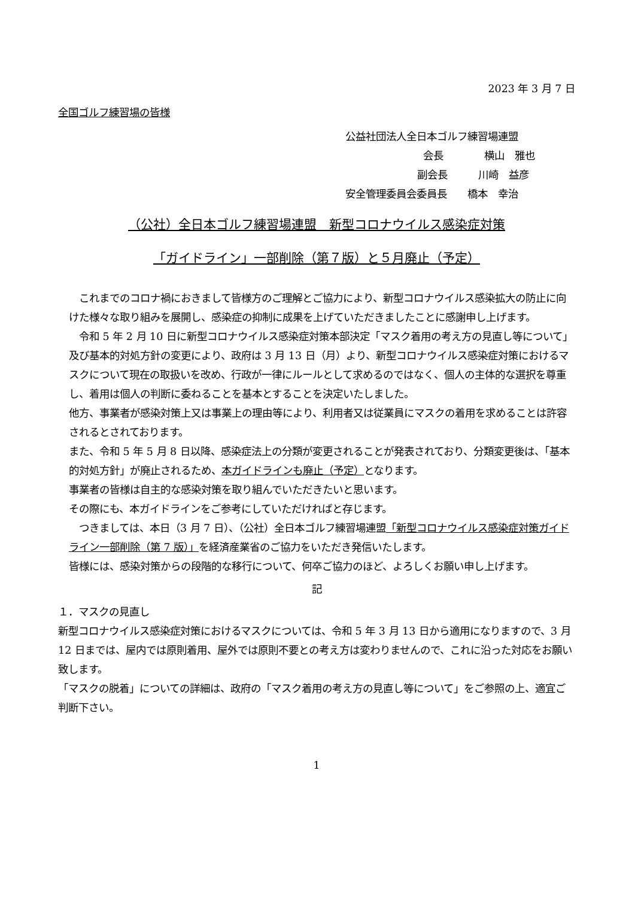2023 年 3 月 7 日
全国ゴルフ練習場の皆様
公益社団法人全日本ゴルフ練習場連盟
会長　　　　横山　雅也
副会長　　　川崎　益彦
安全管理委員会委員長　　橋本　幸治
（公社）全日本ゴルフ練習場連盟　新型コロナウイルス感染症対策
「ガイドライン」一部削除（第７版）と５月廃止（予定）
　これまでのコロナ禍におきまして皆様方のご理解とご協力により、新型コロナウイルス感染拡大の防止に向けた様々な取り組みを展開し、感染症の抑制に成果を上げていただきましたことに感謝申し上げます。
　令和 5 年 2 月 10 日に新型コロナウイルス感染症対策本部決定「マスク着用の考え方の見直し等について」及び基本的対処方針の変更により、政府は 3 月 13 日（月）より、新型コロナウイルス感染症対策におけるマスクについて現在の取扱いを改め、行政が一律にルールとして求めるのではなく、個人の主体的な選択を尊重し、着用は個人の判断に委ねることを基本とすることを決定いたしました。
他方、事業者が感染対策上又は事業上の理由等により、利用者又は従業員にマスクの着用を求めることは許容されるとされております。
また、令和 5 年 5 月 8 日以降、感染症法上の分類が変更されることが発表されており、分類変更後は、「基本的対処方針」が廃止されるため、本ガイドラインも廃止（予定）となります。
事業者の皆様は自主的な感染対策を取り組んでいただきたいと思います。
その際にも、本ガイドラインをご参考にしていただければと存じます。
　つきましては、本日（3 月 7 日）、（公社）全日本ゴルフ練習場連盟「新型コロナウイルス感染症対策ガイドライン一部削除（第 7 版）」を経済産業省のご協力をいただき発信いたします。
皆様には、感染対策からの段階的な移行について、何卒ご協力のほど、よろしくお願い申し上げます。
記
１．マスクの見直し
新型コロナウイルス感染症対策におけるマスクについては、令和 5 年 3 月 13 日から適用になりますので、3 月 12 日までは、屋内では原則着用、屋外では原則不要との考え方は変わりませんので、これに沿った対応をお願い致します。
「マスクの脱着」についての詳細は、政府の「マスク着用の考え方の見直し等について」をご参照の上、適宜ご判断下さい。
1